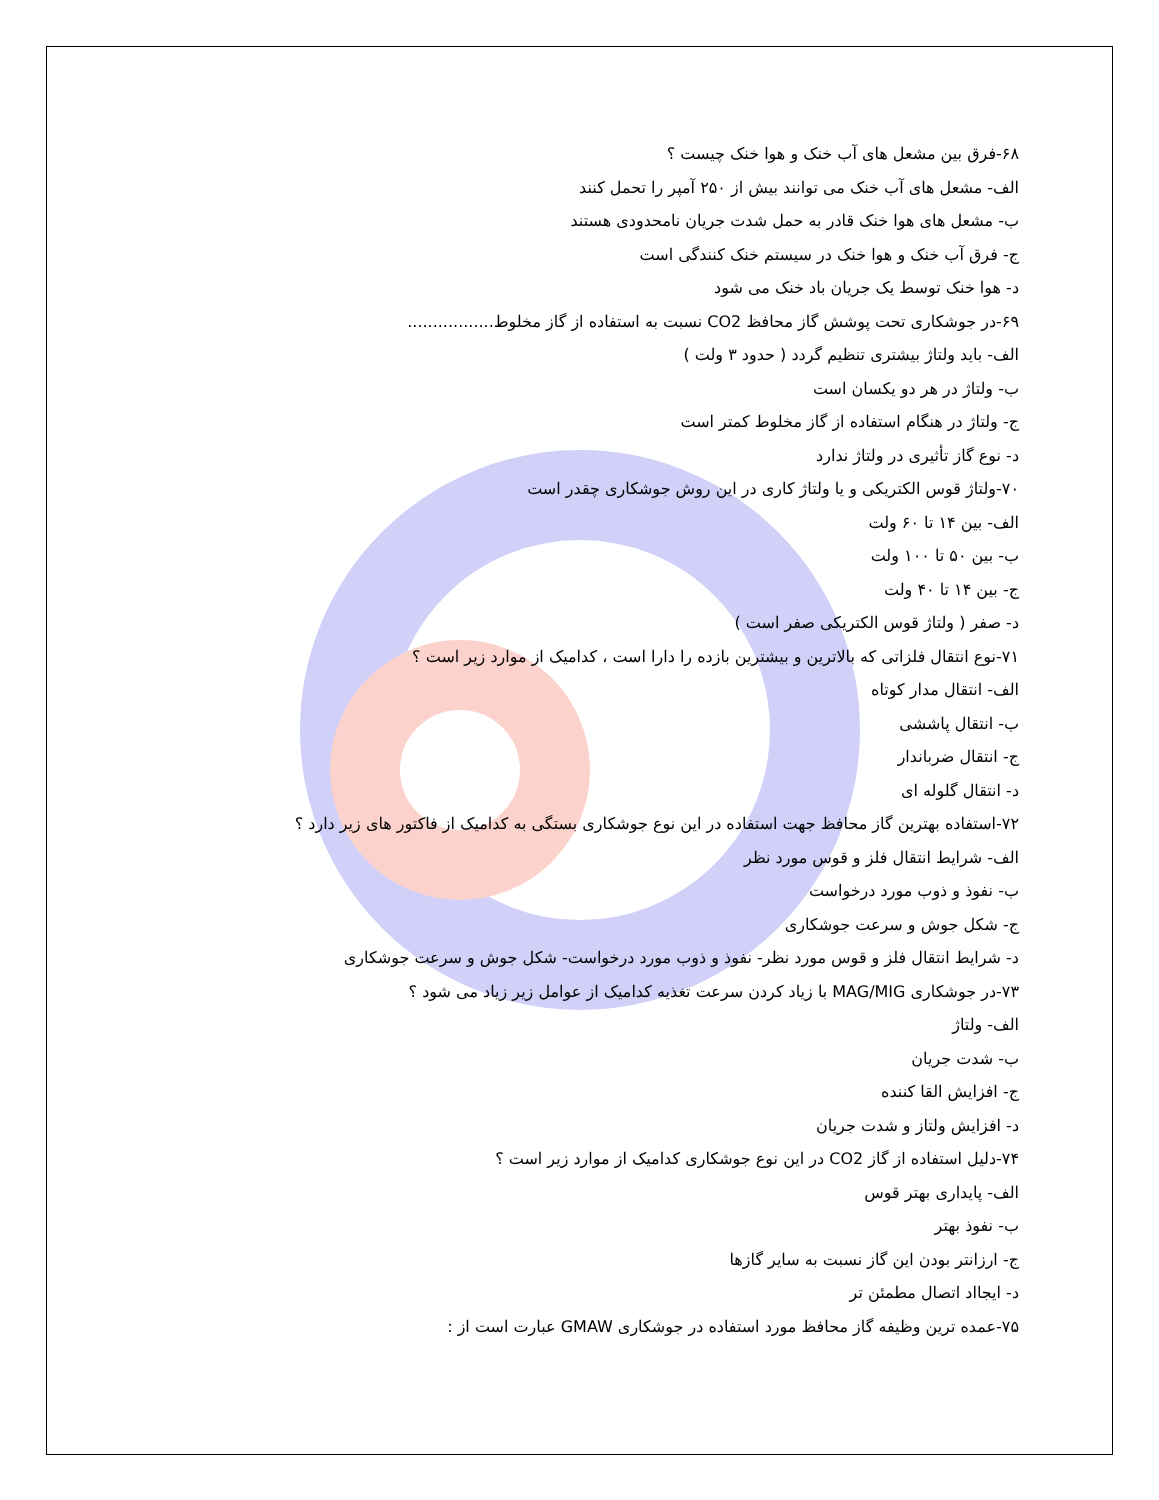۶۸-فرق بین مشعل های آب خنک و هوا خنک چیست ؟
الف- مشعل های آب خنک می توانند بیش از ۲۵۰ آمپر را تحمل کنند
ب- مشعل های هوا خنک قادر به حمل شدت جریان نامحدودی هستند
ج- فرق آب خنک و هوا خنک در سیستم خنک کنندگی است
د- هوا خنک توسط یک جریان باد خنک می شود
۶۹-در جوشکاری تحت پوشش گاز محافظ CO2 نسبت به استفاده از گاز مخلوط.................
الف- باید ولتاژ بیشتری تنظیم گردد ( حدود ۳ ولت )
ب- ولتاژ در هر دو یکسان است
ج- ولتاژ در هنگام استفاده از گاز مخلوط کمتر است
د- نوع گاز تأثیری در ولتاژ ندارد
۷۰-ولتاژ قوس الکتریکی و یا ولتاژ کاری در این روش جوشکاری چقدر است
الف- بین ۱۴ تا ۶۰ ولت
ب- بین ۵۰ تا ۱۰۰ ولت
ج- بین ۱۴ تا ۴۰ ولت
د- صفر ( ولتاژ قوس الکتریکی صفر است )
۷۱-نوع انتقال فلزاتی که بالاترین و بیشترین بازده را دارا است ، کدامیک از موارد زیر است ؟
الف- انتقال مدار کوتاه
ب- انتقال پاششی
ج- انتقال ضرباندار
د- انتقال گلوله ای
۷۲-استفاده بهترین گاز محافظ جهت استفاده در این نوع جوشکاری بستگی به کدامیک از فاکتور های زیر دارد ؟
الف- شرایط انتقال فلز و قوس مورد نظر
ب- نفوذ و ذوب مورد درخواست
ج- شکل جوش و سرعت جوشکاری
د- شرایط انتقال فلز و قوس مورد نظر- نفوذ و ذوب مورد درخواست- شکل جوش و سرعت جوشکاری
۷۳-در جوشکاری MAG/MIG با زیاد کردن سرعت تغذیه کدامیک از عوامل زیر زیاد می شود ؟
الف- ولتاژ
ب- شدت جریان
ج- افزایش القا کننده
د- افزایش ولتاز و شدت جریان
۷۴-دلیل استفاده از گاز CO2 در این نوع جوشکاری کدامیک از موارد زیر است ؟
الف- پایداری بهتر قوس
ب- نفوذ بهتر
ج- ارزانتر بودن این گاز نسبت به سایر گازها
د- ایجااد اتصال مطمئن تر
۷۵-عمده ترین وظیفه گاز محافظ مورد استفاده در جوشکاری GMAW عبارت است از :